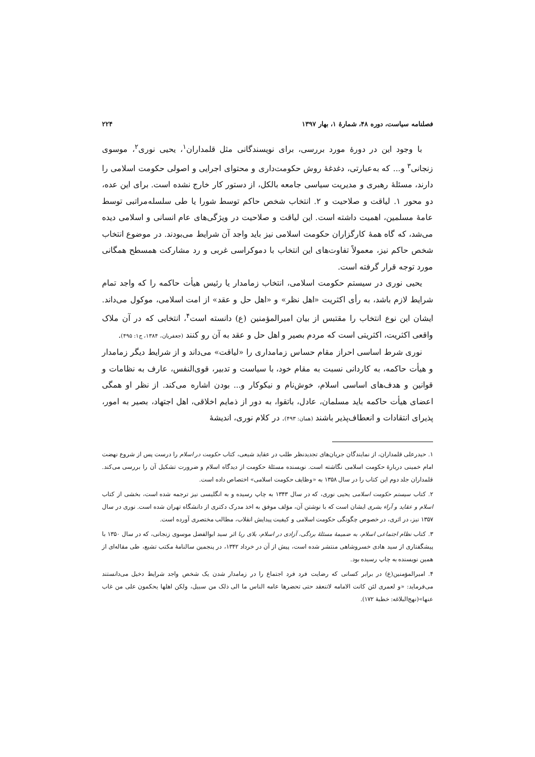فصلنامه سیاست، دوره ۴۸، شمارهٔ ۱، بهار ۱۳۹۷ ۲۲۴
با وجود این در دورهٔ مورد بررسی، برای نویسندگانی مثل قلمداران<sup>۱</sup>، یحیی نوری<sup>۲</sup>، موسوی زنجانی<sup>۳</sup> و... که به‌عبارتی، دغدغهٔ روش حکومت‌داری و محتوای اجرایی و اصولی حکومت اسلامی را دارند، مسئلهٔ رهبری و مدیریت سیاسی جامعه بالکل، از دستور کار خارج نشده است. برای این عده، دو محور ۱. لیاقت و صلاحیت و ۲. انتخاب شخص حاکم توسط شورا یا طی سلسله‌مراتبی توسط عامهٔ مسلمین، اهمیت داشته است. این لیاقت و صلاحیت در ویژگی‌های عام انسانی و اسلامی دیده می‌شد، که گاه همهٔ کارگزاران حکومت اسلامی نیز باید واجد آن شرایط می‌بودند. در موضوع انتخاب شخص حاکم نیز، معمولاً تفاوت‌های این انتخاب با دموکراسی غربی و رد مشارکت همسطح همگانی مورد توجه قرار گرفته است.
یحیی نوری در سیستم حکومت اسلامی، انتخاب زمامدار یا رئیس هیأت حاکمه را که واجد تمام شرایط لازم باشد، به رأی اکثریت «اهل نظر» و «اهل حل و عقد» از امت اسلامی، موکول می‌داند. ایشان این نوع انتخاب را مقتبس از بیان امیرالمؤمنین (ع) دانسته است<sup>۴</sup>، انتخابی که در آن ملاک واقعی اکثریت، اکثریتی است که مردم بصیر و اهل حل و عقد به آن رو کنند (جعفریان، ۱۳۸۴، ج۱: ۴۹۵).
نوری شرط اساسی احراز مقام حساس زمامداری را «لیاقت» می‌داند و از شرایط دیگر زمامدار و هیأت حاکمه، به کاردانی نسبت به مقام خود، با سیاست و تدبیر، قوی‌النفس، عارف به نظامات و قوانین و هدف‌های اساسی اسلام، خوش‌نام و نیکوکار و... بودن اشاره می‌کند. از نظر او همگی اعضای هیأت حاکمه باید مسلمان، عادل، باتقوا، به دور از ذمایم اخلاقی، اهل اجتهاد، بصیر به امور، پذیرای انتقادات و انعطاف‌پذیر باشند (همان: ۴۹۳). در کلام نوری، اندیشهٔ
۱. حیدرعلی قلمداران، از نمایندگان جریان‌های تجدیدنظر طلب در عقاید شیعی، کتاب حکومت در اسلام را درست پس از شروع نهضت امام خمینی دربارهٔ حکومت اسلامی نگاشته است. نویسنده مسئلهٔ حکومت از دیدگاه اسلام و ضرورت تشکیل آن را بررسی می‌کند. قلمداران جلد دوم این کتاب را در سال ۱۳۵۸ به «وظایف حکومت اسلامی» اختصاص داده است.
۲. کتاب سیستم حکومت اسلامی یحیی نوری، که در سال ۱۳۴۳ به چاپ رسیده و به انگلیسی نیز ترجمه شده است، بخشی از کتاب اسلام و عقاید و آراء بشری ایشان است که با نوشتن آن، مؤلف موفق به اخذ مدرک دکتری از دانشگاه تهران شده است. نوری در سال ۱۳۵۷ نیز، در اثری، در خصوص چگونگی حکومت اسلامی و کیفیت پیدایش انقلاب، مطالب مختصری آورده است.
۳. کتاب نظام اجتماعی اسلام، به ضمیمهٔ مسئلهٔ بردگی، آزادی در اسلام، بلای ربا اثر سید ابوالفضل موسوی زنجانی، که در سال ۱۳۵۰ با پیشگفتاری از سید هادی خسروشاهی منتشر شده است، پیش از آن در خرداد ۱۳۴۲، در پنجمین سالنامهٔ مکتب تشیع، طی مقاله‌ای از همین نویسنده به چاپ رسیده بود.
۴. امیرالمؤمنین(ع) در برابر کسانی که رضایت فرد فرد اجتماع را در زمامدار شدن یک شخص واجد شرایط دخیل می‌دانستند می‌فرماید: «و لعمری لئن کانت الامامه لاتنعقد حتی تحضرها عامه الناس ما الی ذلک من سبیل، ولکن اهلها یحکمون علی من غاب عنها»(نهج‌البلاغه: خطبهٔ ۱۷۲).